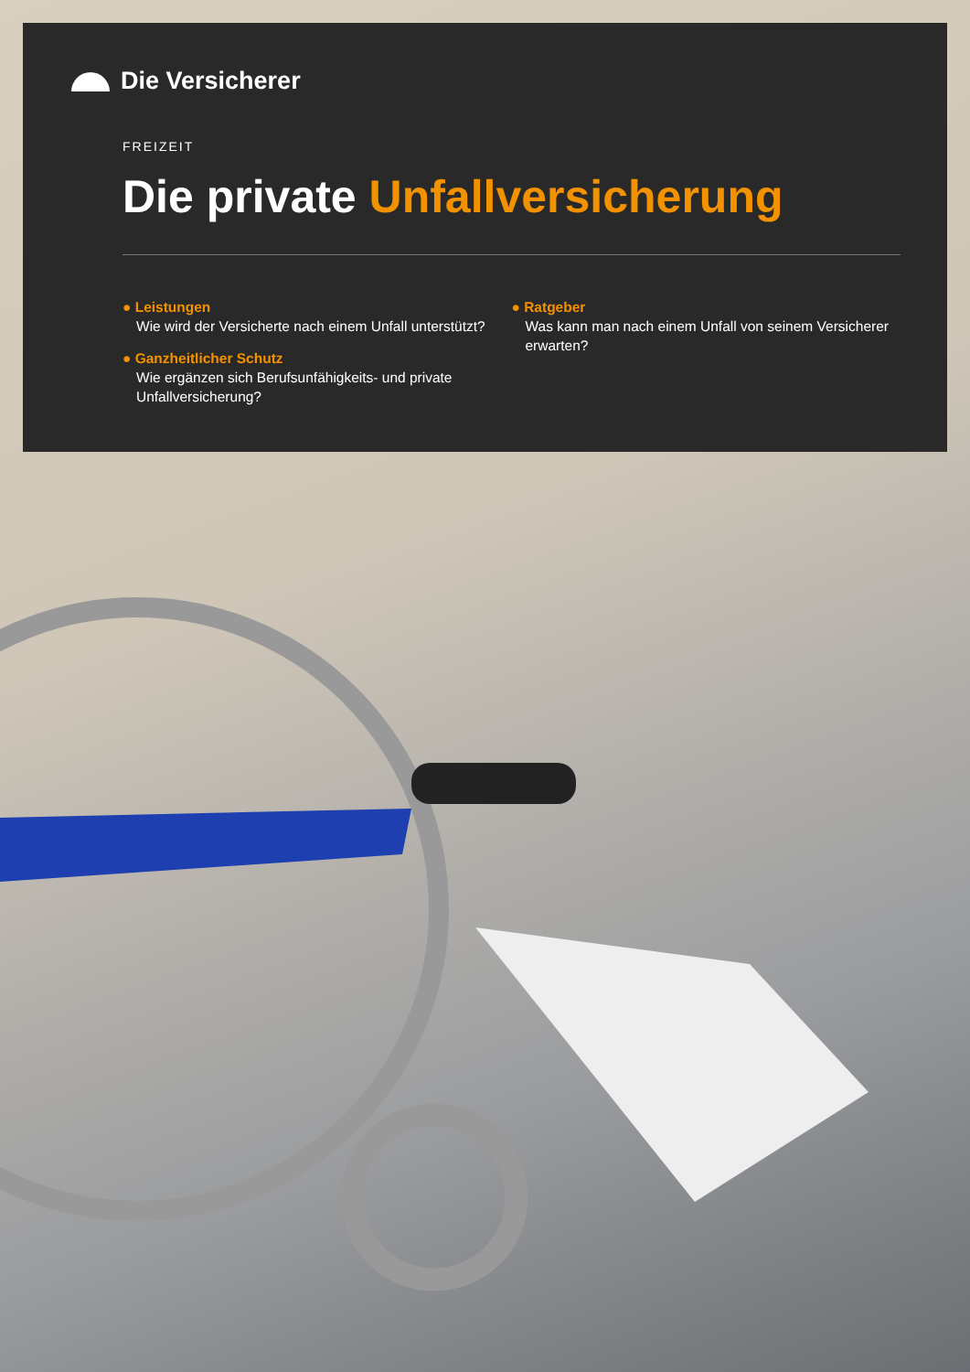Die Versicherer
FREIZEIT
Die private Unfallversicherung
● Leistungen
Wie wird der Versicherte nach einem Unfall unterstützt?
● Ganzheitlicher Schutz
Wie ergänzen sich Berufsunfähigkeits- und private Unfallversicherung?
● Ratgeber
Was kann man nach einem Unfall von seinem Versicherer erwarten?